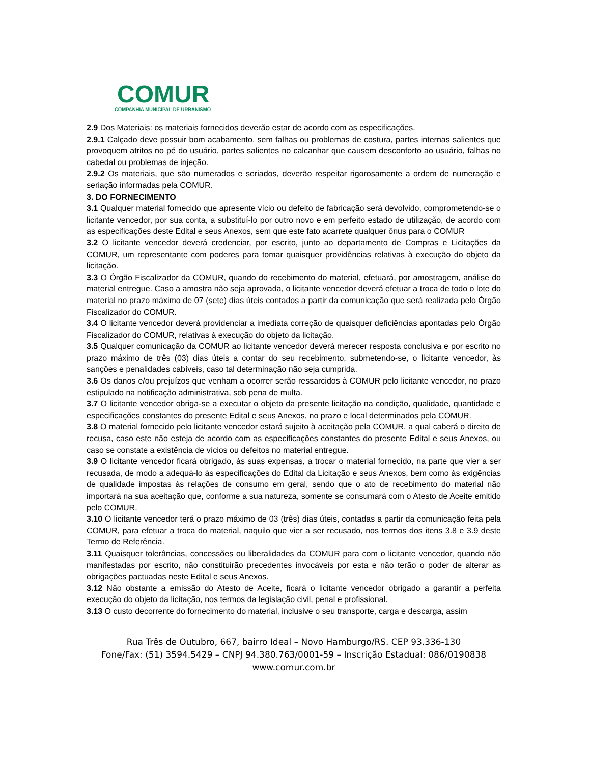COMUR
COMPANHIA MUNICIPAL DE URBANISMO
2.9 Dos Materiais: os materiais fornecidos deverão estar de acordo com as especificações.
2.9.1 Calçado deve possuir bom acabamento, sem falhas ou problemas de costura, partes internas salientes que provoquem atritos no pé do usuário, partes salientes no calcanhar que causem desconforto ao usuário, falhas no cabedal ou problemas de injeção.
2.9.2 Os materiais, que são numerados e seriados, deverão respeitar rigorosamente a ordem de numeração e seriação informadas pela COMUR.
3. DO FORNECIMENTO
3.1 Qualquer material fornecido que apresente vício ou defeito de fabricação será devolvido, comprometendo-se o licitante vencedor, por sua conta, a substituí-lo por outro novo e em perfeito estado de utilização, de acordo com as especificações deste Edital e seus Anexos, sem que este fato acarrete qualquer ônus para o COMUR
3.2 O licitante vencedor deverá credenciar, por escrito, junto ao departamento de Compras e Licitações da COMUR, um representante com poderes para tomar quaisquer providências relativas à execução do objeto da licitação.
3.3 O Órgão Fiscalizador da COMUR, quando do recebimento do material, efetuará, por amostragem, análise do material entregue. Caso a amostra não seja aprovada, o licitante vencedor deverá efetuar a troca de todo o lote do material no prazo máximo de 07 (sete) dias úteis contados a partir da comunicação que será realizada pelo Órgão Fiscalizador do COMUR.
3.4 O licitante vencedor deverá providenciar a imediata correção de quaisquer deficiências apontadas pelo Órgão Fiscalizador do COMUR, relativas à execução do objeto da licitação.
3.5 Qualquer comunicação da COMUR ao licitante vencedor deverá merecer resposta conclusiva e por escrito no prazo máximo de três (03) dias úteis a contar do seu recebimento, submetendo-se, o licitante vencedor, às sanções e penalidades cabíveis, caso tal determinação não seja cumprida.
3.6 Os danos e/ou prejuízos que venham a ocorrer serão ressarcidos à COMUR pelo licitante vencedor, no prazo estipulado na notificação administrativa, sob pena de multa.
3.7 O licitante vencedor obriga-se a executar o objeto da presente licitação na condição, qualidade, quantidade e especificações constantes do presente Edital e seus Anexos, no prazo e local determinados pela COMUR.
3.8 O material fornecido pelo licitante vencedor estará sujeito à aceitação pela COMUR, a qual caberá o direito de recusa, caso este não esteja de acordo com as especificações constantes do presente Edital e seus Anexos, ou caso se constate a existência de vícios ou defeitos no material entregue.
3.9 O licitante vencedor ficará obrigado, às suas expensas, a trocar o material fornecido, na parte que vier a ser recusada, de modo a adequá-lo às especificações do Edital da Licitação e seus Anexos, bem como às exigências de qualidade impostas às relações de consumo em geral, sendo que o ato de recebimento do material não importará na sua aceitação que, conforme a sua natureza, somente se consumará com o Atesto de Aceite emitido pelo COMUR.
3.10 O licitante vencedor terá o prazo máximo de 03 (três) dias úteis, contadas a partir da comunicação feita pela COMUR, para efetuar a troca do material, naquilo que vier a ser recusado, nos termos dos itens 3.8 e 3.9 deste Termo de Referência.
3.11 Quaisquer tolerâncias, concessões ou liberalidades da COMUR para com o licitante vencedor, quando não manifestadas por escrito, não constituirão precedentes invocáveis por esta e não terão o poder de alterar as obrigações pactuadas neste Edital e seus Anexos.
3.12 Não obstante a emissão do Atesto de Aceite, ficará o licitante vencedor obrigado a garantir a perfeita execução do objeto da licitação, nos termos da legislação civil, penal e profissional.
3.13 O custo decorrente do fornecimento do material, inclusive o seu transporte, carga e descarga, assim
Rua Três de Outubro, 667, bairro Ideal – Novo Hamburgo/RS. CEP 93.336-130
Fone/Fax: (51) 3594.5429 – CNPJ 94.380.763/0001-59 – Inscrição Estadual: 086/0190838
www.comur.com.br